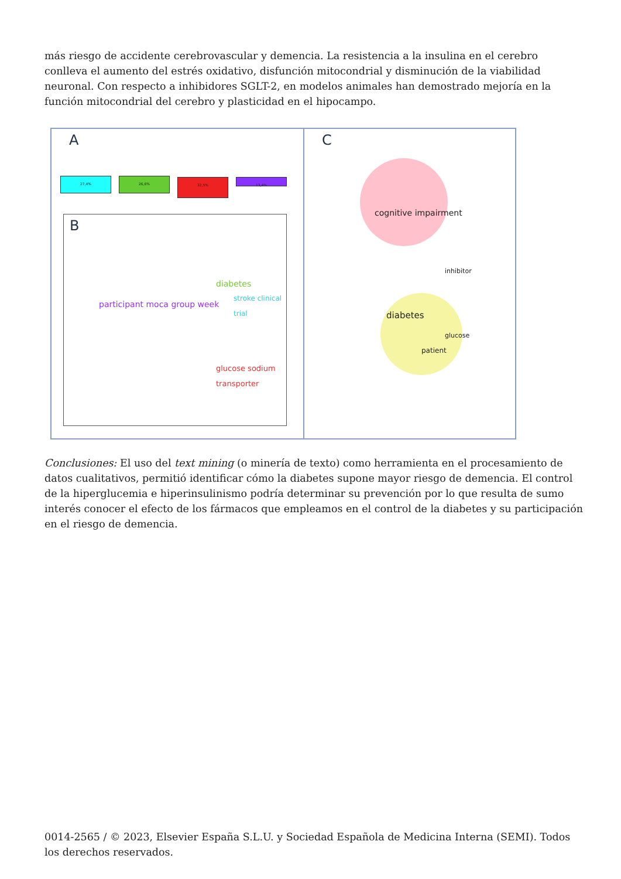más riesgo de accidente cerebrovascular y demencia. La resistencia a la insulina en el cerebro conlleva el aumento del estrés oxidativo, disfunción mitocondrial y disminución de la viabilidad neuronal. Con respecto a inhibidores SGLT-2, en modelos animales han demostrado mejoría en la función mitocondrial del cerebro y plasticidad en el hipocampo.
A
27,4% 26,6% 32,5% 13,4%
B
participant moca group week
diabetes
stroke clinical trial
glucose sodium transporter
C
cognitive impairment
diabetes
patient
inhibitor
glucose
Conclusiones: El uso del text mining (o minería de texto) como herramienta en el procesamiento de datos cualitativos, permitió identificar cómo la diabetes supone mayor riesgo de demencia. El control de la hiperglucemia e hiperinsulinismo podría determinar su prevención por lo que resulta de sumo interés conocer el efecto de los fármacos que empleamos en el control de la diabetes y su participación en el riesgo de demencia.
0014-2565 / © 2023, Elsevier España S.L.U. y Sociedad Española de Medicina Interna (SEMI). Todos los derechos reservados.